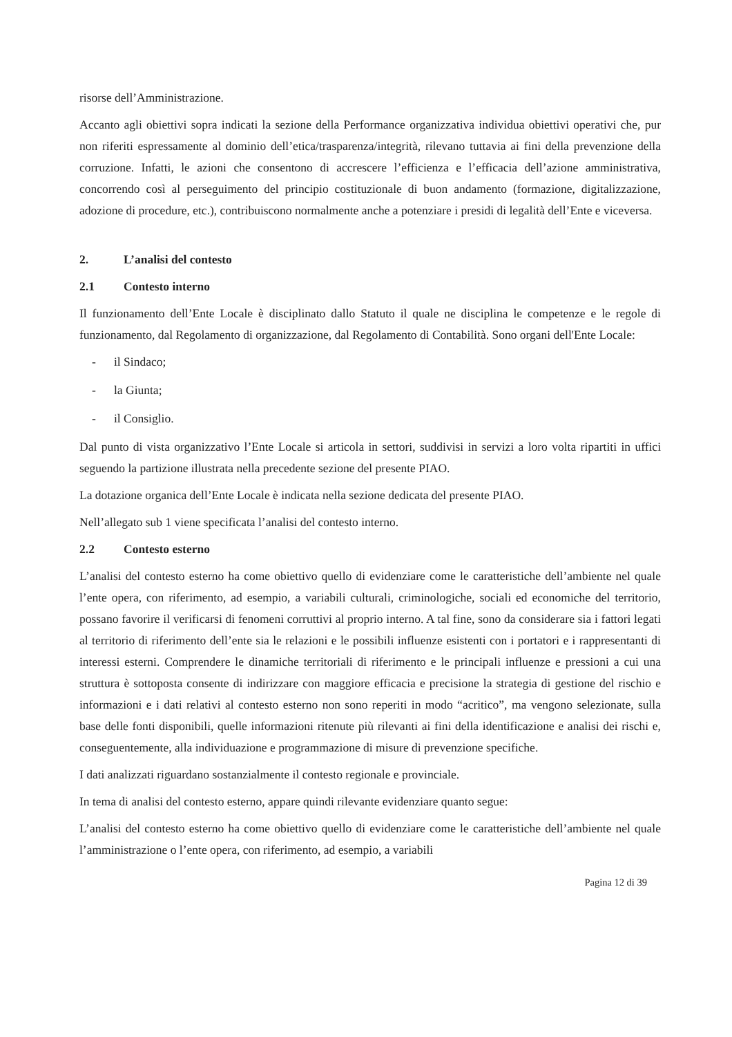risorse dell’Amministrazione.
Accanto agli obiettivi sopra indicati la sezione della Performance organizzativa individua obiettivi operativi che, pur non riferiti espressamente al dominio dell’etica/trasparenza/integrità, rilevano tuttavia ai fini della prevenzione della corruzione. Infatti, le azioni che consentono di accrescere l’efficienza e l’efficacia dell’azione amministrativa, concorrendo così al perseguimento del principio costituzionale di buon andamento (formazione, digitalizzazione, adozione di procedure, etc.), contribuiscono normalmente anche a potenziare i presidi di legalità dell’Ente e viceversa.
2. L’analisi del contesto
2.1 Contesto interno
Il funzionamento dell’Ente Locale è disciplinato dallo Statuto il quale ne disciplina le competenze e le regole di funzionamento, dal Regolamento di organizzazione, dal Regolamento di Contabilità. Sono organi dell'Ente Locale:
- il Sindaco;
- la Giunta;
- il Consiglio.
Dal punto di vista organizzativo l’Ente Locale si articola in settori, suddivisi in servizi a loro volta ripartiti in uffici seguendo la partizione illustrata nella precedente sezione del presente PIAO.
La dotazione organica dell’Ente Locale è indicata nella sezione dedicata del presente PIAO.
Nell’allegato sub 1 viene specificata l’analisi del contesto interno.
2.2 Contesto esterno
L’analisi del contesto esterno ha come obiettivo quello di evidenziare come le caratteristiche dell’ambiente nel quale l’ente opera, con riferimento, ad esempio, a variabili culturali, criminologiche, sociali ed economiche del territorio, possano favorire il verificarsi di fenomeni corruttivi al proprio interno. A tal fine, sono da considerare sia i fattori legati al territorio di riferimento dell’ente sia le relazioni e le possibili influenze esistenti con i portatori e i rappresentanti di interessi esterni. Comprendere le dinamiche territoriali di riferimento e le principali influenze e pressioni a cui una struttura è sottoposta consente di indirizzare con maggiore efficacia e precisione la strategia di gestione del rischio e informazioni e i dati relativi al contesto esterno non sono reperiti in modo “acritico”, ma vengono selezionate, sulla base delle fonti disponibili, quelle informazioni ritenute più rilevanti ai fini della identificazione e analisi dei rischi e, conseguentemente, alla individuazione e programmazione di misure di prevenzione specifiche.
I dati analizzati riguardano sostanzialmente il contesto regionale e provinciale.
In tema di analisi del contesto esterno, appare quindi rilevante evidenziare quanto segue:
L’analisi del contesto esterno ha come obiettivo quello di evidenziare come le caratteristiche dell’ambiente nel quale l’amministrazione o l’ente opera, con riferimento, ad esempio, a variabili
Pagina 12 di 39